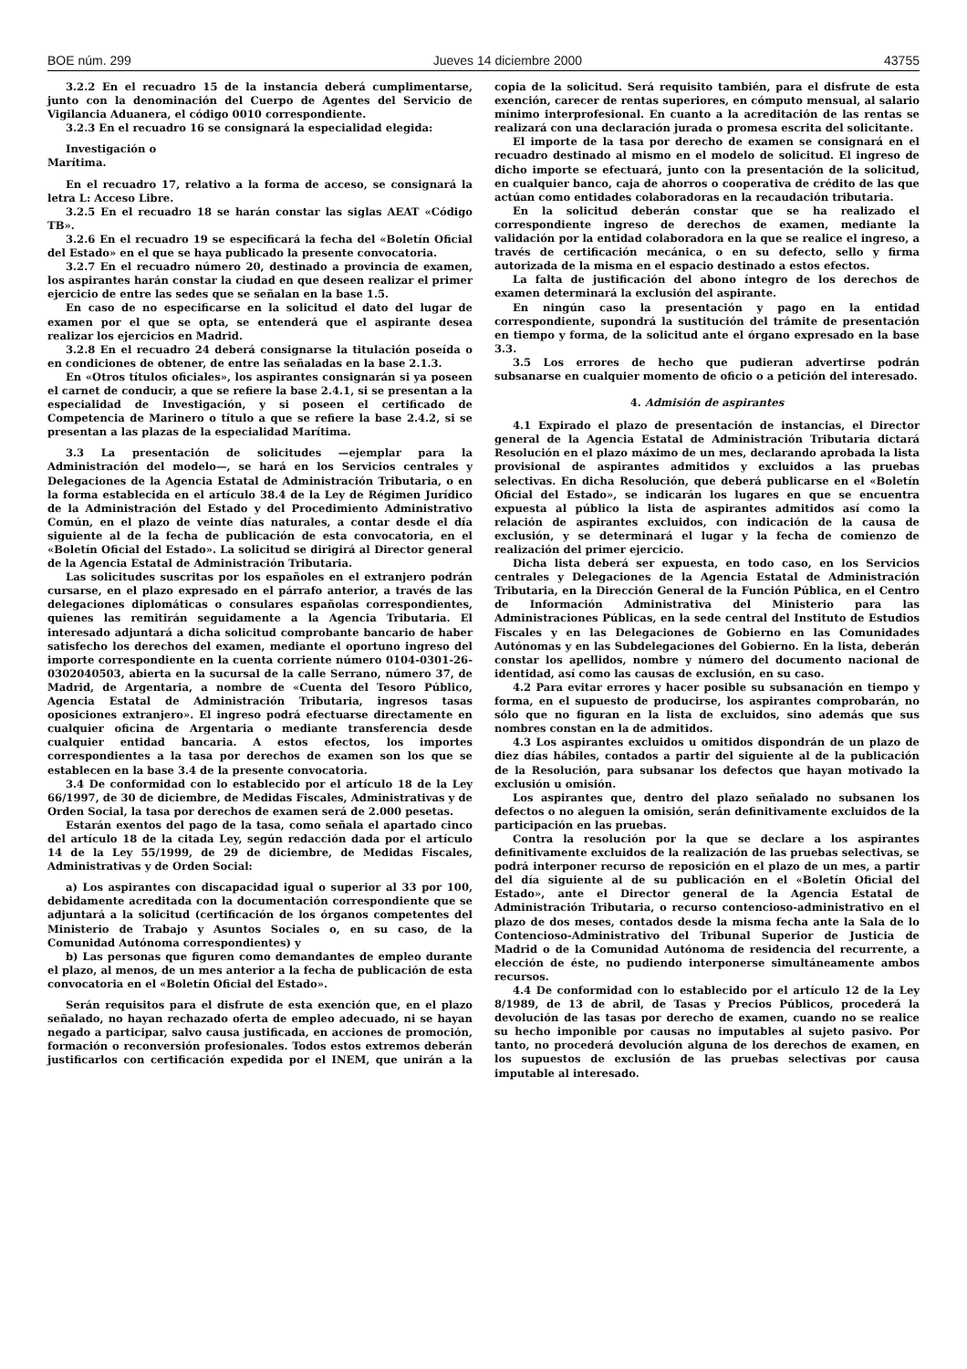BOE núm. 299 Jueves 14 diciembre 2000 43755
3.2.2 En el recuadro 15 de la instancia deberá cumplimentarse, junto con la denominación del Cuerpo de Agentes del Servicio de Vigilancia Aduanera, el código 0010 correspondiente.
3.2.3 En el recuadro 16 se consignará la especialidad elegida:
Investigación o
Marítima.
En el recuadro 17, relativo a la forma de acceso, se consignará la letra L: Acceso Libre.
3.2.5 En el recuadro 18 se harán constar las siglas AEAT «Código TB».
3.2.6 En el recuadro 19 se especificará la fecha del «Boletín Oficial del Estado» en el que se haya publicado la presente convocatoria.
3.2.7 En el recuadro número 20, destinado a provincia de examen, los aspirantes harán constar la ciudad en que deseen realizar el primer ejercicio de entre las sedes que se señalan en la base 1.5.
En caso de no especificarse en la solicitud el dato del lugar de examen por el que se opta, se entenderá que el aspirante desea realizar los ejercicios en Madrid.
3.2.8 En el recuadro 24 deberá consignarse la titulación poseída o en condiciones de obtener, de entre las señaladas en la base 2.1.3.
En «Otros títulos oficiales», los aspirantes consignarán si ya poseen el carnet de conducir, a que se refiere la base 2.4.1, si se presentan a la especialidad de Investigación, y si poseen el certificado de Competencia de Marinero o título a que se refiere la base 2.4.2, si se presentan a las plazas de la especialidad Marítima.
3.3 La presentación de solicitudes —ejemplar para la Administración del modelo—, se hará en los Servicios centrales y Delegaciones de la Agencia Estatal de Administración Tributaria, o en la forma establecida en el artículo 38.4 de la Ley de Régimen Jurídico de la Administración del Estado y del Procedimiento Administrativo Común, en el plazo de veinte días naturales, a contar desde el día siguiente al de la fecha de publicación de esta convocatoria, en el «Boletín Oficial del Estado». La solicitud se dirigirá al Director general de la Agencia Estatal de Administración Tributaria.
Las solicitudes suscritas por los españoles en el extranjero podrán cursarse, en el plazo expresado en el párrafo anterior, a través de las delegaciones diplomáticas o consulares españolas correspondientes, quienes las remitirán seguidamente a la Agencia Tributaria. El interesado adjuntará a dicha solicitud comprobante bancario de haber satisfecho los derechos del examen, mediante el oportuno ingreso del importe correspondiente en la cuenta corriente número 0104-0301-26-0302040503, abierta en la sucursal de la calle Serrano, número 37, de Madrid, de Argentaria, a nombre de «Cuenta del Tesoro Público, Agencia Estatal de Administración Tributaria, ingresos tasas oposiciones extranjero». El ingreso podrá efectuarse directamente en cualquier oficina de Argentaria o mediante transferencia desde cualquier entidad bancaria. A estos efectos, los importes correspondientes a la tasa por derechos de examen son los que se establecen en la base 3.4 de la presente convocatoria.
3.4 De conformidad con lo establecido por el artículo 18 de la Ley 66/1997, de 30 de diciembre, de Medidas Fiscales, Administrativas y de Orden Social, la tasa por derechos de examen será de 2.000 pesetas.
Estarán exentos del pago de la tasa, como señala el apartado cinco del artículo 18 de la citada Ley, según redacción dada por el artículo 14 de la Ley 55/1999, de 29 de diciembre, de Medidas Fiscales, Administrativas y de Orden Social:
a) Los aspirantes con discapacidad igual o superior al 33 por 100, debidamente acreditada con la documentación correspondiente que se adjuntará a la solicitud (certificación de los órganos competentes del Ministerio de Trabajo y Asuntos Sociales o, en su caso, de la Comunidad Autónoma correspondientes) y
b) Las personas que figuren como demandantes de empleo durante el plazo, al menos, de un mes anterior a la fecha de publicación de esta convocatoria en el «Boletín Oficial del Estado».
Serán requisitos para el disfrute de esta exención que, en el plazo señalado, no hayan rechazado oferta de empleo adecuado, ni se hayan negado a participar, salvo causa justificada, en acciones de promoción, formación o reconversión profesionales. Todos estos extremos deberán justificarlos con certificación expedida por el INEM, que unirán a la copia de la solicitud. Será requisito también, para el disfrute de esta exención, carecer de rentas superiores, en cómputo mensual, al salario mínimo interprofesional. En cuanto a la acreditación de las rentas se realizará con una declaración jurada o promesa escrita del solicitante.
El importe de la tasa por derecho de examen se consignará en el recuadro destinado al mismo en el modelo de solicitud. El ingreso de dicho importe se efectuará, junto con la presentación de la solicitud, en cualquier banco, caja de ahorros o cooperativa de crédito de las que actúan como entidades colaboradoras en la recaudación tributaria.
En la solicitud deberán constar que se ha realizado el correspondiente ingreso de derechos de examen, mediante la validación por la entidad colaboradora en la que se realice el ingreso, a través de certificación mecánica, o en su defecto, sello y firma autorizada de la misma en el espacio destinado a estos efectos.
La falta de justificación del abono íntegro de los derechos de examen determinará la exclusión del aspirante.
En ningún caso la presentación y pago en la entidad correspondiente, supondrá la sustitución del trámite de presentación en tiempo y forma, de la solicitud ante el órgano expresado en la base 3.3.
3.5 Los errores de hecho que pudieran advertirse podrán subsanarse en cualquier momento de oficio o a petición del interesado.
4. Admisión de aspirantes
4.1 Expirado el plazo de presentación de instancias, el Director general de la Agencia Estatal de Administración Tributaria dictará Resolución en el plazo máximo de un mes, declarando aprobada la lista provisional de aspirantes admitidos y excluidos a las pruebas selectivas. En dicha Resolución, que deberá publicarse en el «Boletín Oficial del Estado», se indicarán los lugares en que se encuentra expuesta al público la lista de aspirantes admitidos así como la relación de aspirantes excluidos, con indicación de la causa de exclusión, y se determinará el lugar y la fecha de comienzo de realización del primer ejercicio.
Dicha lista deberá ser expuesta, en todo caso, en los Servicios centrales y Delegaciones de la Agencia Estatal de Administración Tributaria, en la Dirección General de la Función Pública, en el Centro de Información Administrativa del Ministerio para las Administraciones Públicas, en la sede central del Instituto de Estudios Fiscales y en las Delegaciones de Gobierno en las Comunidades Autónomas y en las Subdelegaciones del Gobierno. En la lista, deberán constar los apellidos, nombre y número del documento nacional de identidad, así como las causas de exclusión, en su caso.
4.2 Para evitar errores y hacer posible su subsanación en tiempo y forma, en el supuesto de producirse, los aspirantes comprobarán, no sólo que no figuran en la lista de excluidos, sino además que sus nombres constan en la de admitidos.
4.3 Los aspirantes excluidos u omitidos dispondrán de un plazo de diez días hábiles, contados a partir del siguiente al de la publicación de la Resolución, para subsanar los defectos que hayan motivado la exclusión u omisión.
Los aspirantes que, dentro del plazo señalado no subsanen los defectos o no aleguen la omisión, serán definitivamente excluidos de la participación en las pruebas.
Contra la resolución por la que se declare a los aspirantes definitivamente excluidos de la realización de las pruebas selectivas, se podrá interponer recurso de reposición en el plazo de un mes, a partir del día siguiente al de su publicación en el «Boletín Oficial del Estado», ante el Director general de la Agencia Estatal de Administración Tributaria, o recurso contencioso-administrativo en el plazo de dos meses, contados desde la misma fecha ante la Sala de lo Contencioso-Administrativo del Tribunal Superior de Justicia de Madrid o de la Comunidad Autónoma de residencia del recurrente, a elección de éste, no pudiendo interponerse simultáneamente ambos recursos.
4.4 De conformidad con lo establecido por el artículo 12 de la Ley 8/1989, de 13 de abril, de Tasas y Precios Públicos, procederá la devolución de las tasas por derecho de examen, cuando no se realice su hecho imponible por causas no imputables al sujeto pasivo. Por tanto, no procederá devolución alguna de los derechos de examen, en los supuestos de exclusión de las pruebas selectivas por causa imputable al interesado.